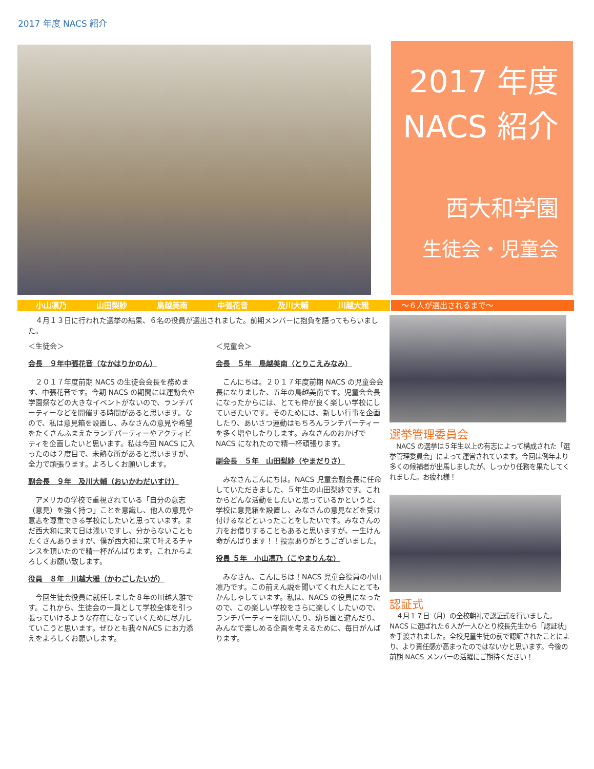2017 年度 NACS 紹介
2017 年度
NACS 紹介
西大和学園
生徒会・児童会
小山凛乃 山田梨紗 鳥越美南 中張花音 及川大輔 川越大雅 ～６人が選出されるまで～
　４月１３日に行われた選挙の結果、６名の役員が選出されました。前期メンバーに抱負を語ってもらいました。
＜生徒会＞
会長　９年中張花音（なかはりかのん）
　２０１７年度前期 NACS の生徒会会長を務めます、中張花音です。今期 NACS の期間には運動会や学園祭などの大きなイベントがないので、ランチパーティーなどを開催する時間があると思います。なので、私は意見箱を設置し、みなさんの意見や希望をたくさんふまえたランチパーティーやアクティビティを企画したいと思います。私は今回 NACS に入ったのは２度目で、未熟な所があると思いますが、全力で頑張ります。よろしくお願いします。
副会長　９年　及川大輔（おいかわだいすけ）
　アメリカの学校で重視されている「自分の意志（意見）を強く持つ」ことを意識し、他人の意見や意志を尊重できる学校にしたいと思っています。まだ西大和に来て日は浅いですし、分からないこともたくさんありますが、僕が西大和に来て叶えるチャンスを頂いたので精一杯がんばります。これからよろしくお願い致します。
役員　８年　川越大雅（かわごしたいが）
　今回生徒会役員に就任しました８年の川越大雅です。これから、生徒会の一員として学校全体を引っ張っていけるような存在になっていくために尽力していこうと思います。ぜひとも我々NACS にお力添えをよろしくお願いします。
＜児童会＞
会長　５年　鳥越美南（とりこえみなみ）
　こんにちは。２０１７年度前期 NACS の児童会会長になりました、五年の鳥越美南です。児童会会長になったからには、とても仲が良く楽しい学校にしていきたいです。そのためには、新しい行事を企画したり、あいさつ運動はもちろんランチパーティーを多く増やしたりします。みなさんのおかげで NACS になれたので精一杯頑張ります。
副会長　５年　山田梨紗（やまだりさ）
　みなさんこんにちは。NACS 児童会副会長に任命していただきました、５年生の山田梨紗です。これからどんな活動をしたいと思っているかというと、学校に意見箱を設置し、みなさんの意見などを受け付けるなどといったことをしたいです。みなさんの力をお借りすることもあると思いますが、一生けん命がんばります！！投票ありがとうございました。
役員 ５年　小山凛乃（こやまりんな）
　みなさん、こんにちは！NACS 児童会役員の小山凛乃です。この前えん説を聞いてくれた人にとてもかんしゃしています。私は、NACS の役員になったので、この楽しい学校をさらに楽しくしたいので、ランチパーティーを開いたり、幼ち園と遊んだり、みんなで楽しめる企画を考えるために、毎日がんばります。
選挙管理委員会
　NACS の選挙は５年生以上の有志によって構成された「選挙管理委員会」によって運営されています。今回は例年より多くの候補者が出馬しましたが、しっかり任務を果たしてくれました。お疲れ様！
認証式
　４月１７日（月）の全校朝礼で認証式を行いました。NACS に選ばれた６人が一人ひとり校長先生から「認証状」を手渡されました。全校児童生徒の前で認証されたことにより、より責任感が高まったのではないかと思います。今後の前期 NACS メンバーの活躍にご期待ください！